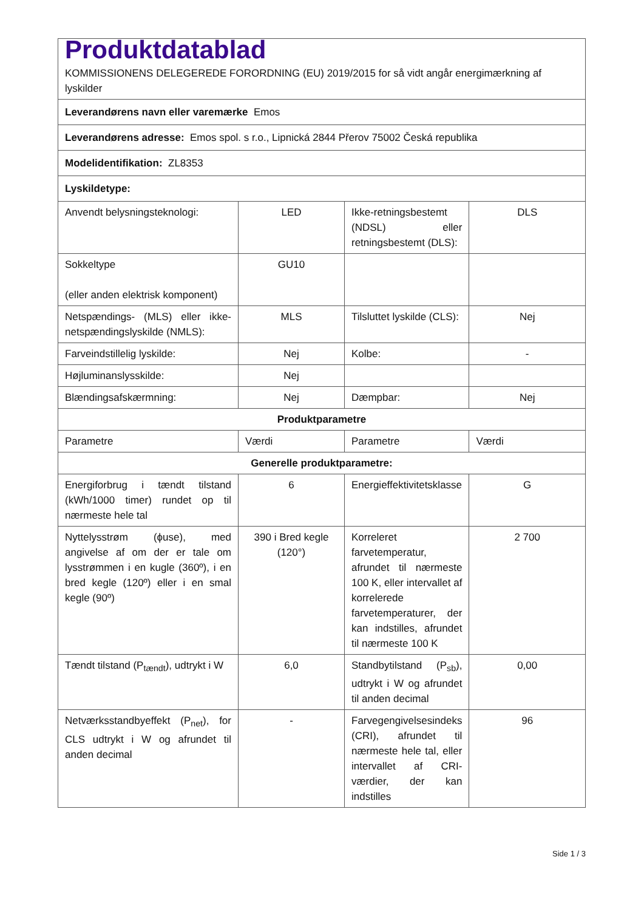| Produktdatablad KOMMISSIONENS DELEGEREDE FORORDNING (EU) 2019/2015 for så vidt angår energimærkning af lyskilder | | | |
| Leverandørens navn eller varemærke Emos | | | |
| Leverandørens adresse: Emos spol. s r.o., Lipnická 2844 Přerov 75002 Česká republika | | | |
| Modelidentifikation: ZL8353 | | | |
| Lyskildetype: | | | |
| Anvendt belysningsteknologi: | LED | Ikke-retningsbestemt (NDSL) eller retningsbestemt (DLS): | DLS |
| Sokkeltype (eller anden elektrisk komponent) | GU10 | | |
| Netspændings- (MLS) eller ikke-netspændingslyskilde (NMLS): | MLS | Tilsluttet lyskilde (CLS): | Nej |
| Farveindstillelig lyskilde: | Nej | Kolbe: | - |
| Højluminanslysskilde: | Nej | | |
| Blændingsafskærmning: | Nej | Dæmpbar: | Nej |
| Produktparametre | | | |
| Parametre | Værdi | Parametre | Værdi |
| Generelle produktparametre: | | | |
| Energiforbrug i tændt tilstand (kWh/1000 timer) rundet op til nærmeste hele tal | 6 | Energieffektivitetsklasse | G |
| Nyttelysstrøm (ϕuse), med angivelse af om der er tale om lysstrømmen i en kugle (360º), i en bred kegle (120º) eller i en smal kegle (90º) | 390 i Bred kegle (120°) | Korreleret farvetemperatur, afrundet til nærmeste 100 K, eller intervallet af korrelerede farvetemperaturer, der kan indstilles, afrundet til nærmeste 100 K | 2 700 |
| Tændt tilstand (P<sub>tændt</sub>), udtrykt i W | 6,0 | Standbytilstand (P<sub>sb</sub>), udtrykt i W og afrundet til anden decimal | 0,00 |
| Netværksstandbyeffekt (P<sub>net</sub>), for CLS udtrykt i W og afrundet til anden decimal | - | Farvegengivelsesindeks (CRI), afrundet til nærmeste hele tal, eller intervallet af CRI-værdier, der kan indstilles | 96 |
Side 1 / 3